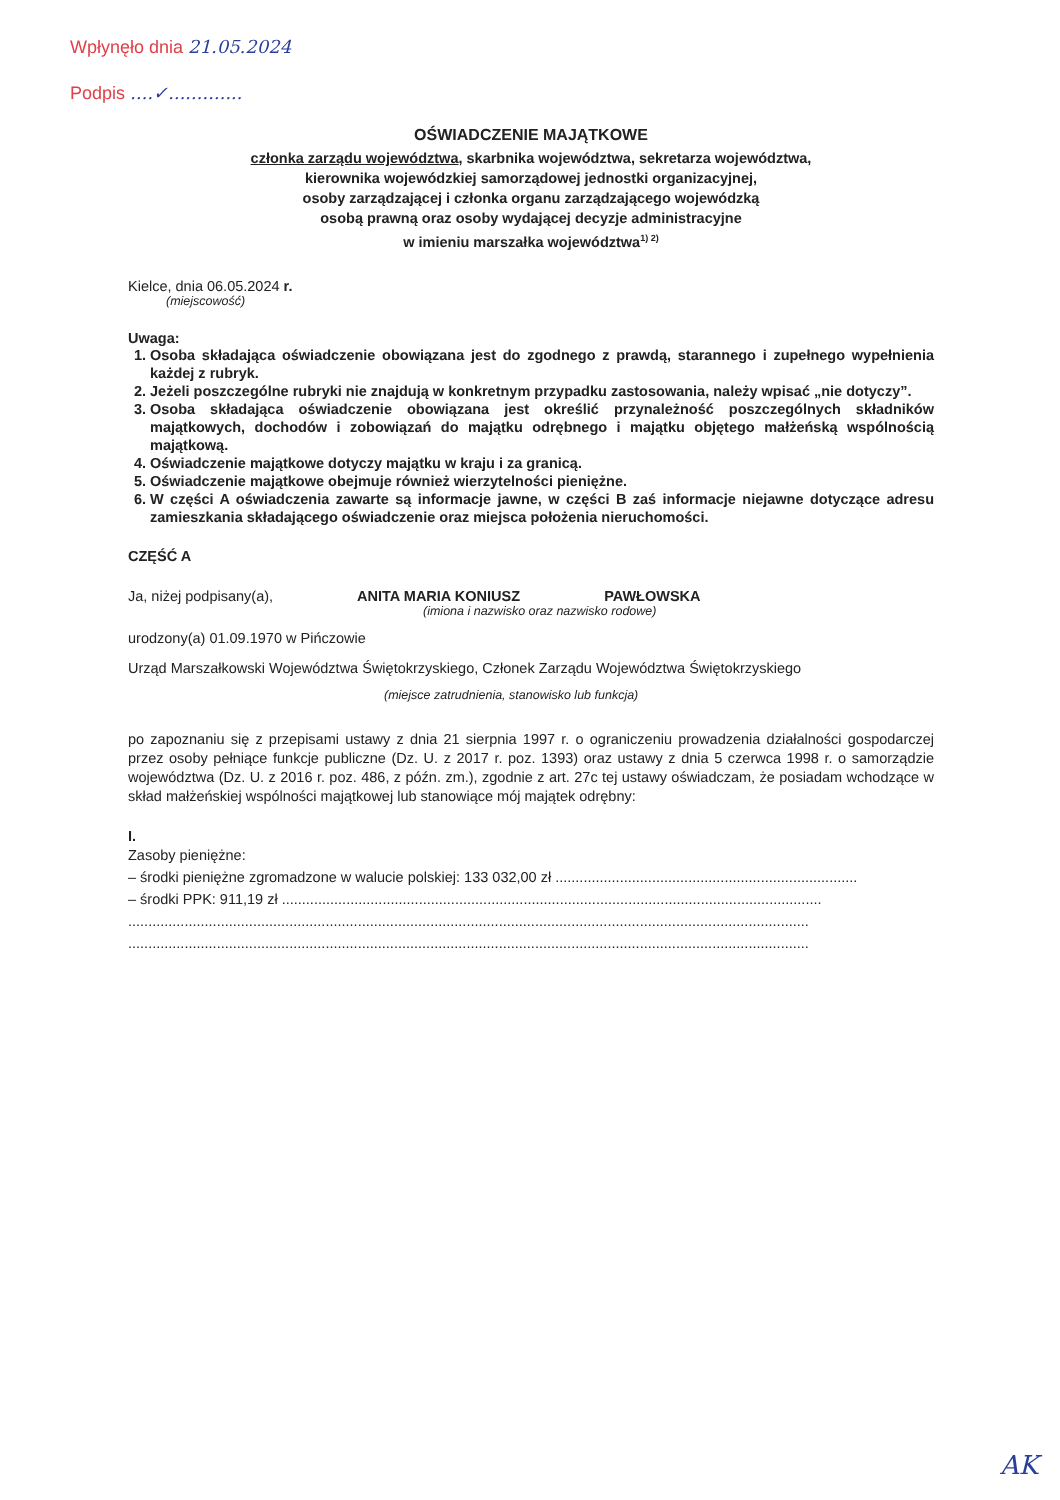Wpłynęło dnia 21.05.2024
Podpis ....✓.............
OŚWIADCZENIE MAJĄTKOWE
członka zarządu województwa, skarbnika województwa, sekretarza województwa,
kierownika wojewódzkiej samorządowej jednostki organizacyjnej,
osoby zarządzającej i członka organu zarządzającego wojewódzką
osobą prawną oraz osoby wydającej decyzje administracyjne
w imieniu marszałka województwa<sup>1) 2)</sup>
Kielce, dnia 06.05.2024 r.
(miejscowość)
Uwaga:
1. Osoba składająca oświadczenie obowiązana jest do zgodnego z prawdą, starannego i zupełnego wypełnienia każdej z rubryk.
2. Jeżeli poszczególne rubryki nie znajdują w konkretnym przypadku zastosowania, należy wpisać „nie dotyczy”.
3. Osoba składająca oświadczenie obowiązana jest określić przynależność poszczególnych składników majątkowych, dochodów i zobowiązań do majątku odrębnego i majątku objętego małżeńską wspólnością majątkową.
4. Oświadczenie majątkowe dotyczy majątku w kraju i za granicą.
5. Oświadczenie majątkowe obejmuje również wierzytelności pieniężne.
6. W części A oświadczenia zawarte są informacje jawne, w części B zaś informacje niejawne dotyczące adresu zamieszkania składającego oświadczenie oraz miejsca położenia nieruchomości.
CZĘŚĆ A
Ja, niżej podpisany(a), ANITA MARIA KONIUSZ PAWŁOWSKA
(imiona i nazwisko oraz nazwisko rodowe)
urodzony(a) 01.09.1970 w Pińczowie
Urząd Marszałkowski Województwa Świętokrzyskiego, Członek Zarządu Województwa Świętokrzyskiego
(miejsce zatrudnienia, stanowisko lub funkcja)
po zapoznaniu się z przepisami ustawy z dnia 21 sierpnia 1997 r. o ograniczeniu prowadzenia działalności gospodarczej przez osoby pełniące funkcje publiczne (Dz. U. z 2017 r. poz. 1393) oraz ustawy z dnia 5 czerwca 1998 r. o samorządzie województwa (Dz. U. z 2016 r. poz. 486, z późn. zm.), zgodnie z art. 27c tej ustawy oświadczam, że posiadam wchodzące w skład małżeńskiej wspólności majątkowej lub stanowiące mój majątek odrębny:
I.
Zasoby pieniężne:
– środki pieniężne zgromadzone w walucie polskiej: 133 032,00 zł ...........................................................................
– środki PPK: 911,19 zł ......................................................................................................................................
.........................................................................................................................................................................
.........................................................................................................................................................................
AK